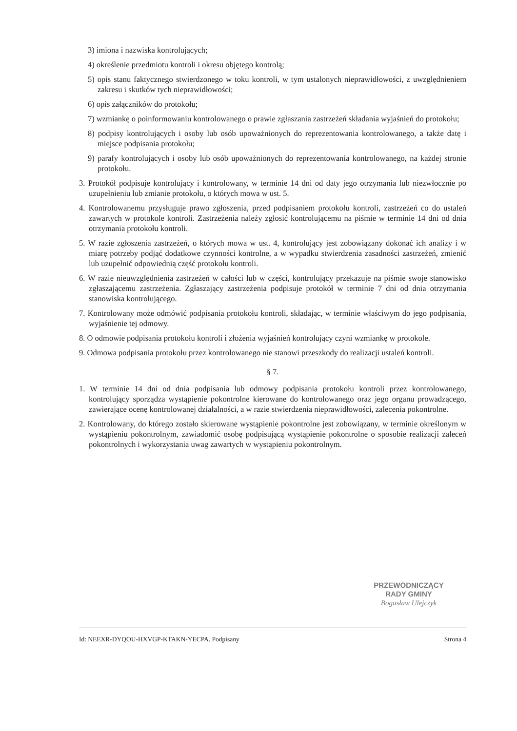3) imiona i nazwiska kontrolujących;
4) określenie przedmiotu kontroli i okresu objętego kontrolą;
5) opis stanu faktycznego stwierdzonego w toku kontroli, w tym ustalonych nieprawidłowości, z uwzględnieniem zakresu i skutków tych nieprawidłowości;
6) opis załączników do protokołu;
7) wzmiankę o poinformowaniu kontrolowanego o prawie zgłaszania zastrzeżeń składania wyjaśnień do protokołu;
8) podpisy kontrolujących i osoby lub osób upoważnionych do reprezentowania kontrolowanego, a także datę i miejsce podpisania protokołu;
9) parafy kontrolujących i osoby lub osób upoważnionych do reprezentowania kontrolowanego, na każdej stronie protokołu.
3. Protokół podpisuje kontrolujący i kontrolowany, w terminie 14 dni od daty jego otrzymania lub niezwłocznie po uzupełnieniu lub zmianie protokołu, o których mowa w ust. 5.
4. Kontrolowanemu przysługuje prawo zgłoszenia, przed podpisaniem protokołu kontroli, zastrzeżeń co do ustaleń zawartych w protokole kontroli. Zastrzeżenia należy zgłosić kontrolującemu na piśmie w terminie 14 dni od dnia otrzymania protokołu kontroli.
5. W razie zgłoszenia zastrzeżeń, o których mowa w ust. 4, kontrolujący jest zobowiązany dokonać ich analizy i w miarę potrzeby podjąć dodatkowe czynności kontrolne, a w wypadku stwierdzenia zasadności zastrzeżeń, zmienić lub uzupełnić odpowiednią część protokołu kontroli.
6. W razie nieuwzględnienia zastrzeżeń w całości lub w części, kontrolujący przekazuje na piśmie swoje stanowisko zgłaszającemu zastrzeżenia. Zgłaszający zastrzeżenia podpisuje protokół w terminie 7 dni od dnia otrzymania stanowiska kontrolującego.
7. Kontrolowany może odmówić podpisania protokołu kontroli, składając, w terminie właściwym do jego podpisania, wyjaśnienie tej odmowy.
8. O odmowie podpisania protokołu kontroli i złożenia wyjaśnień kontrolujący czyni wzmiankę w protokole.
9. Odmowa podpisania protokołu przez kontrolowanego nie stanowi przeszkody do realizacji ustaleń kontroli.
§ 7.
1. W terminie 14 dni od dnia podpisania lub odmowy podpisania protokołu kontroli przez kontrolowanego, kontrolujący sporządza wystąpienie pokontrolne kierowane do kontrolowanego oraz jego organu prowadzącego, zawierające ocenę kontrolowanej działalności, a w razie stwierdzenia nieprawidłowości, zalecenia pokontrolne.
2. Kontrolowany, do którego zostało skierowane wystąpienie pokontrolne jest zobowiązany, w terminie określonym w wystąpieniu pokontrolnym, zawiadomić osobę podpisującą wystąpienie pokontrolne o sposobie realizacji zaleceń pokontrolnych i wykorzystania uwag zawartych w wystąpieniu pokontrolnym.
PRZEWODNICZĄCY
RADY GMINY
Bogusław Ulejczyk
Id: NEEXR-DYQOU-HXVGP-KTAKN-YECPA. Podpisany Strona 4